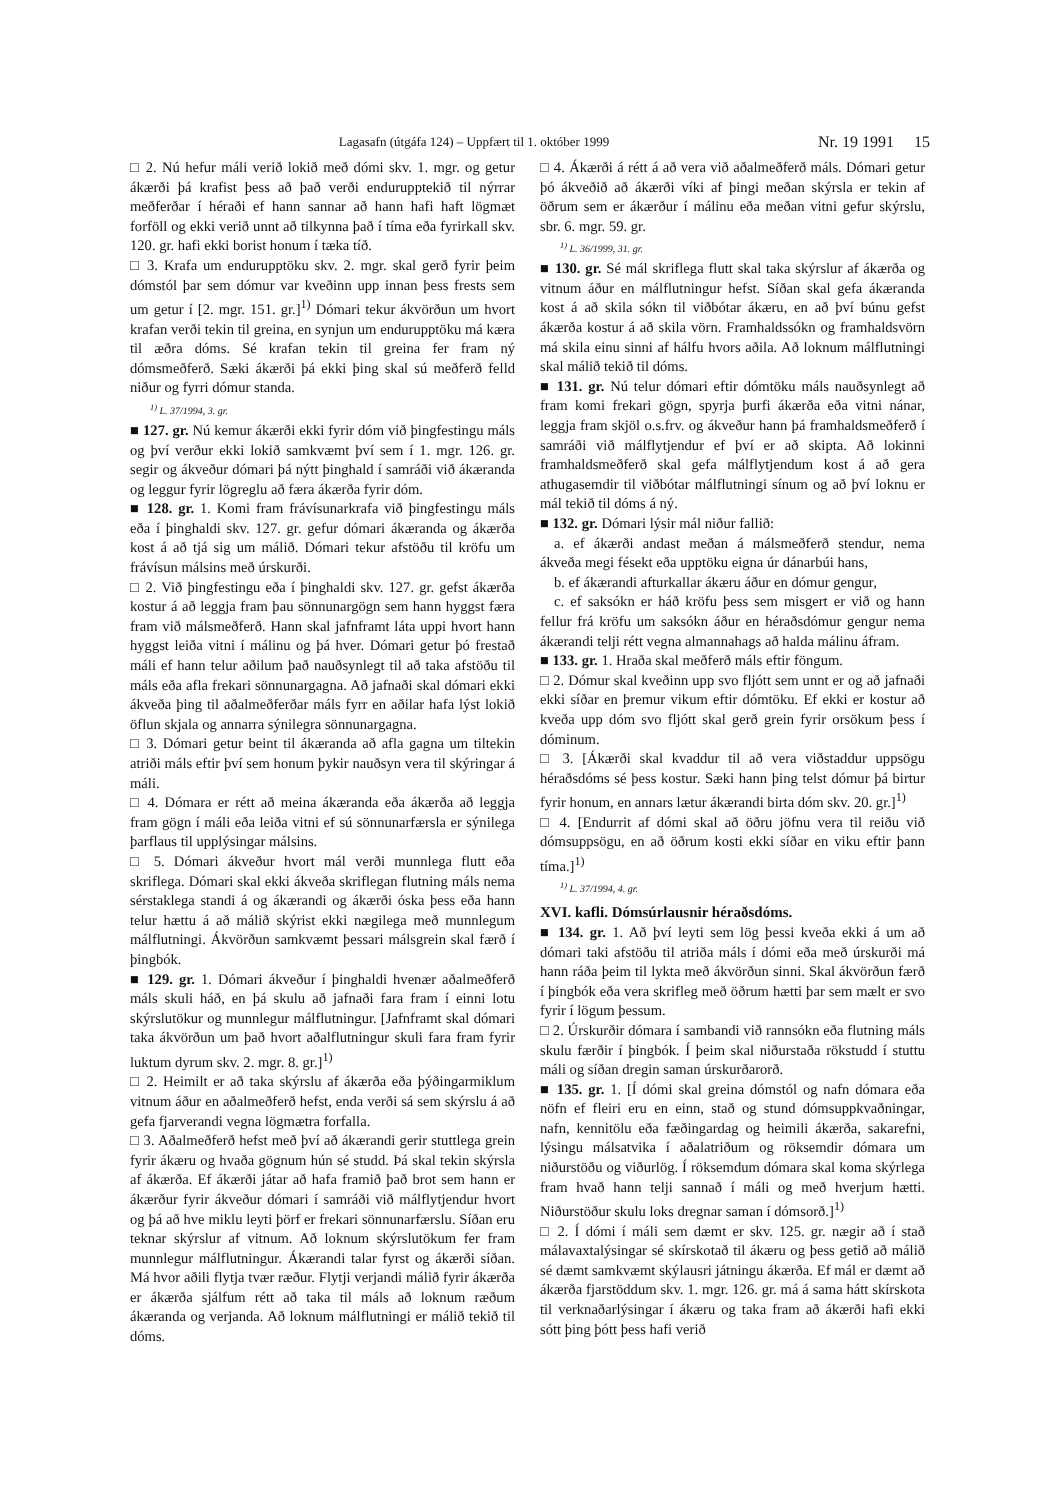Lagasafn (útgáfa 124) – Uppfært til 1. október 1999 Nr. 19 1991 15
□ 2. Nú hefur máli verið lokið með dómi skv. 1. mgr. og getur ákærði þá krafist þess að það verði endurupptekið til nýrrar meðferðar í héraði ef hann sannar að hann hafi haft lögmæt forföll og ekki verið unnt að tilkynna það í tíma eða fyrirkall skv. 120. gr. hafi ekki borist honum í tæka tíð.
□ 3. Krafa um endurupptöku skv. 2. mgr. skal gerð fyrir þeim dómstól þar sem dómur var kveðinn upp innan þess frests sem um getur í [2. mgr. 151. gr.]<sup>1)</sup> Dómari tekur ákvörðun um hvort krafan verði tekin til greina, en synjun um endurupptöku má kæra til æðra dóms. Sé krafan tekin til greina fer fram ný dómsmeðferð. Sæki ákærði þá ekki þing skal sú meðferð felld niður og fyrri dómur standa.
<sup>1)</sup> L. 37/1994, 3. gr.
■ 127. gr. Nú kemur ákærði ekki fyrir dóm við þingfestingu máls og því verður ekki lokið samkvæmt því sem í 1. mgr. 126. gr. segir og ákveður dómari þá nýtt þinghald í samráði við ákæranda og leggur fyrir lögreglu að færa ákærða fyrir dóm.
■ 128. gr. 1. Komi fram frávísunarkrafa við þingfestingu máls eða í þinghaldi skv. 127. gr. gefur dómari ákæranda og ákærða kost á að tjá sig um málið. Dómari tekur afstöðu til kröfu um frávísun málsins með úrskurði.
□ 2. Við þingfestingu eða í þinghaldi skv. 127. gr. gefst ákærða kostur á að leggja fram þau sönnunargögn sem hann hyggst færa fram við málsmeðferð. Hann skal jafnframt láta uppi hvort hann hyggst leiða vitni í málinu og þá hver. Dómari getur þó frestað máli ef hann telur aðilum það nauðsynlegt til að taka afstöðu til máls eða afla frekari sönnunargagna. Að jafnaði skal dómari ekki ákveða þing til aðalmeðferðar máls fyrr en aðilar hafa lýst lokið öflun skjala og annarra sýnilegra sönnunargagna.
□ 3. Dómari getur beint til ákæranda að afla gagna um tiltekin atriði máls eftir því sem honum þykir nauðsyn vera til skýringar á máli.
□ 4. Dómara er rétt að meina ákæranda eða ákærða að leggja fram gögn í máli eða leiða vitni ef sú sönnunarfærsla er sýnilega þarflaus til upplýsingar málsins.
□ 5. Dómari ákveður hvort mál verði munnlega flutt eða skriflega. Dómari skal ekki ákveða skriflegan flutning máls nema sérstaklega standi á og ákærandi og ákærði óska þess eða hann telur hættu á að málið skýrist ekki nægilega með munnlegum málflutningi. Ákvörðun samkvæmt þessari málsgrein skal færð í þingbók.
■ 129. gr. 1. Dómari ákveður í þinghaldi hvenær aðalmeðferð máls skuli háð, en þá skulu að jafnaði fara fram í einni lotu skýrslutökur og munnlegur málflutningur. [Jafnframt skal dómari taka ákvörðun um það hvort aðalflutningur skuli fara fram fyrir luktum dyrum skv. 2. mgr. 8. gr.]<sup>1)</sup>
□ 2. Heimilt er að taka skýrslu af ákærða eða þýðingarmiklum vitnum áður en aðalmeðferð hefst, enda verði sá sem skýrslu á að gefa fjarverandi vegna lögmætra forfalla.
□ 3. Aðalmeðferð hefst með því að ákærandi gerir stuttlega grein fyrir ákæru og hvaða gögnum hún sé studd. Þá skal tekin skýrsla af ákærða. Ef ákærði játar að hafa framið það brot sem hann er ákærður fyrir ákveður dómari í samráði við málflytjendur hvort og þá að hve miklu leyti þörf er frekari sönnunarfærslu. Síðan eru teknar skýrslur af vitnum. Að loknum skýrslutökum fer fram munnlegur málflutningur. Ákærandi talar fyrst og ákærði síðan. Má hvor aðili flytja tvær ræður. Flytji verjandi málið fyrir ákærða er ákærða sjálfum rétt að taka til máls að loknum ræðum ákæranda og verjanda. Að loknum málflutningi er málið tekið til dóms.
□ 4. Ákærði á rétt á að vera við aðalmeðferð máls. Dómari getur þó ákveðið að ákærði víki af þingi meðan skýrsla er tekin af öðrum sem er ákærður í málinu eða meðan vitni gefur skýrslu, sbr. 6. mgr. 59. gr.
<sup>1)</sup> L. 36/1999, 31. gr.
■ 130. gr. Sé mál skriflega flutt skal taka skýrslur af ákærða og vitnum áður en málflutningur hefst. Síðan skal gefa ákæranda kost á að skila sókn til viðbótar ákæru, en að því búnu gefst ákærða kostur á að skila vörn. Framhaldssókn og framhaldsvörn má skila einu sinni af hálfu hvors aðila. Að loknum málflutningi skal málið tekið til dóms.
■ 131. gr. Nú telur dómari eftir dómtöku máls nauðsynlegt að fram komi frekari gögn, spyrja þurfi ákærða eða vitni nánar, leggja fram skjöl o.s.frv. og ákveður hann þá framhaldsmeðferð í samráði við málflytjendur ef því er að skipta. Að lokinni framhaldsmeðferð skal gefa málflytjendum kost á að gera athugasemdir til viðbótar málflutningi sínum og að því loknu er mál tekið til dóms á ný.
■ 132. gr. Dómari lýsir mál niður fallið:
a. ef ákærði andast meðan á málsmeðferð stendur, nema ákveða megi fésekt eða upptöku eigna úr dánarbúi hans,
b. ef ákærandi afturkallar ákæru áður en dómur gengur,
c. ef saksókn er háð kröfu þess sem misgert er við og hann fellur frá kröfu um saksókn áður en héraðsdómur gengur nema ákærandi telji rétt vegna almannahags að halda málinu áfram.
■ 133. gr. 1. Hraða skal meðferð máls eftir föngum.
□ 2. Dómur skal kveðinn upp svo fljótt sem unnt er og að jafnaði ekki síðar en þremur vikum eftir dómtöku. Ef ekki er kostur að kveða upp dóm svo fljótt skal gerð grein fyrir orsökum þess í dóminum.
□ 3. [Ákærði skal kvaddur til að vera viðstaddur uppsögu héraðsdóms sé þess kostur. Sæki hann þing telst dómur þá birtur fyrir honum, en annars lætur ákærandi birta dóm skv. 20. gr.]<sup>1)</sup>
□ 4. [Endurrit af dómi skal að öðru jöfnu vera til reiðu við dómsuppsögu, en að öðrum kosti ekki síðar en viku eftir þann tíma.]<sup>1)</sup>
<sup>1)</sup> L. 37/1994, 4. gr.
XVI. kafli. Dómsúrlausnir héraðsdóms.
■ 134. gr. 1. Að því leyti sem lög þessi kveða ekki á um að dómari taki afstöðu til atriða máls í dómi eða með úrskurði má hann ráða þeim til lykta með ákvörðun sinni. Skal ákvörðun færð í þingbók eða vera skrifleg með öðrum hætti þar sem mælt er svo fyrir í lögum þessum.
□ 2. Úrskurðir dómara í sambandi við rannsókn eða flutning máls skulu færðir í þingbók. Í þeim skal niðurstaða rökstudd í stuttu máli og síðan dregin saman úrskurðarorð.
■ 135. gr. 1. [Í dómi skal greina dómstól og nafn dómara eða nöfn ef fleiri eru en einn, stað og stund dómsuppkvaðningar, nafn, kennitölu eða fæðingardag og heimili ákærða, sakarefni, lýsingu málsatvika í aðalatriðum og röksemdir dómara um niðurstöðu og viðurlög. Í röksemdum dómara skal koma skýrlega fram hvað hann telji sannað í máli og með hverjum hætti. Niðurstöður skulu loks dregnar saman í dómsorð.]<sup>1)</sup>
□ 2. Í dómi í máli sem dæmt er skv. 125. gr. nægir að í stað málavaxtalýsingar sé skírskotað til ákæru og þess getið að málið sé dæmt samkvæmt skýlausri játningu ákærða. Ef mál er dæmt að ákærða fjarstöddum skv. 1. mgr. 126. gr. má á sama hátt skírskota til verknaðarlýsingar í ákæru og taka fram að ákærði hafi ekki sótt þing þótt þess hafi verið